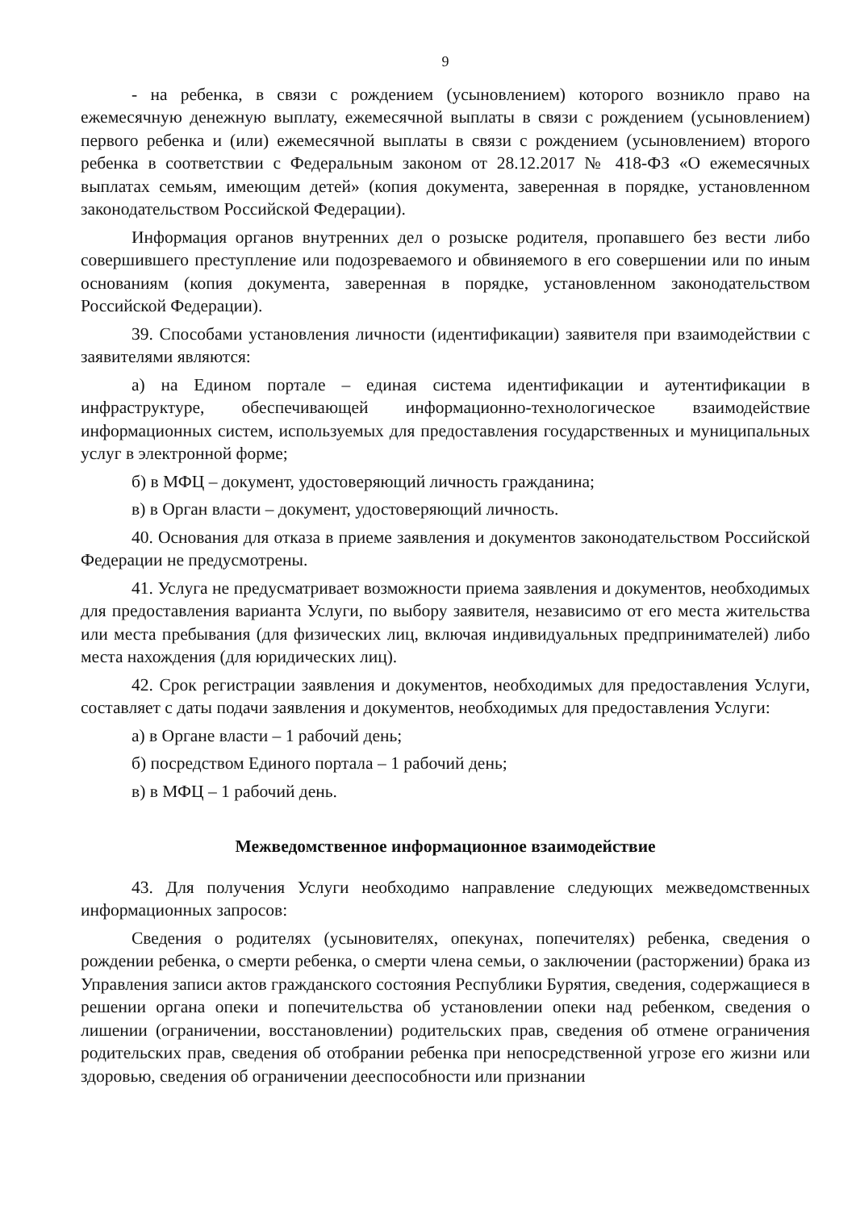9
- на ребенка, в связи с рождением (усыновлением) которого возникло право на ежемесячную денежную выплату, ежемесячной выплаты в связи с рождением (усыновлением) первого ребенка и (или) ежемесячной выплаты в связи с рождением (усыновлением) второго ребенка в соответствии с Федеральным законом от 28.12.2017 № 418-ФЗ «О ежемесячных выплатах семьям, имеющим детей» (копия документа, заверенная в порядке, установленном законодательством Российской Федерации).
Информация органов внутренних дел о розыске родителя, пропавшего без вести либо совершившего преступление или подозреваемого и обвиняемого в его совершении или по иным основаниям (копия документа, заверенная в порядке, установленном законодательством Российской Федерации).
39. Способами установления личности (идентификации) заявителя при взаимодействии с заявителями являются:
а) на Едином портале – единая система идентификации и аутентификации в инфраструктуре, обеспечивающей информационно-технологическое взаимодействие информационных систем, используемых для предоставления государственных и муниципальных услуг в электронной форме;
б) в МФЦ – документ, удостоверяющий личность гражданина;
в) в Орган власти – документ, удостоверяющий личность.
40. Основания для отказа в приеме заявления и документов законодательством Российской Федерации не предусмотрены.
41. Услуга не предусматривает возможности приема заявления и документов, необходимых для предоставления варианта Услуги, по выбору заявителя, независимо от его места жительства или места пребывания (для физических лиц, включая индивидуальных предпринимателей) либо места нахождения (для юридических лиц).
42. Срок регистрации заявления и документов, необходимых для предоставления Услуги, составляет с даты подачи заявления и документов, необходимых для предоставления Услуги:
а) в Органе власти – 1 рабочий день;
б) посредством Единого портала – 1 рабочий день;
в) в МФЦ – 1 рабочий день.
Межведомственное информационное взаимодействие
43. Для получения Услуги необходимо направление следующих межведомственных информационных запросов:
Сведения о родителях (усыновителях, опекунах, попечителях) ребенка, сведения о рождении ребенка, о смерти ребенка, о смерти члена семьи, о заключении (расторжении) брака из Управления записи актов гражданского состояния Республики Бурятия, сведения, содержащиеся в решении органа опеки и попечительства об установлении опеки над ребенком, сведения о лишении (ограничении, восстановлении) родительских прав, сведения об отмене ограничения родительских прав, сведения об отобрании ребенка при непосредственной угрозе его жизни или здоровью, сведения об ограничении дееспособности или признании